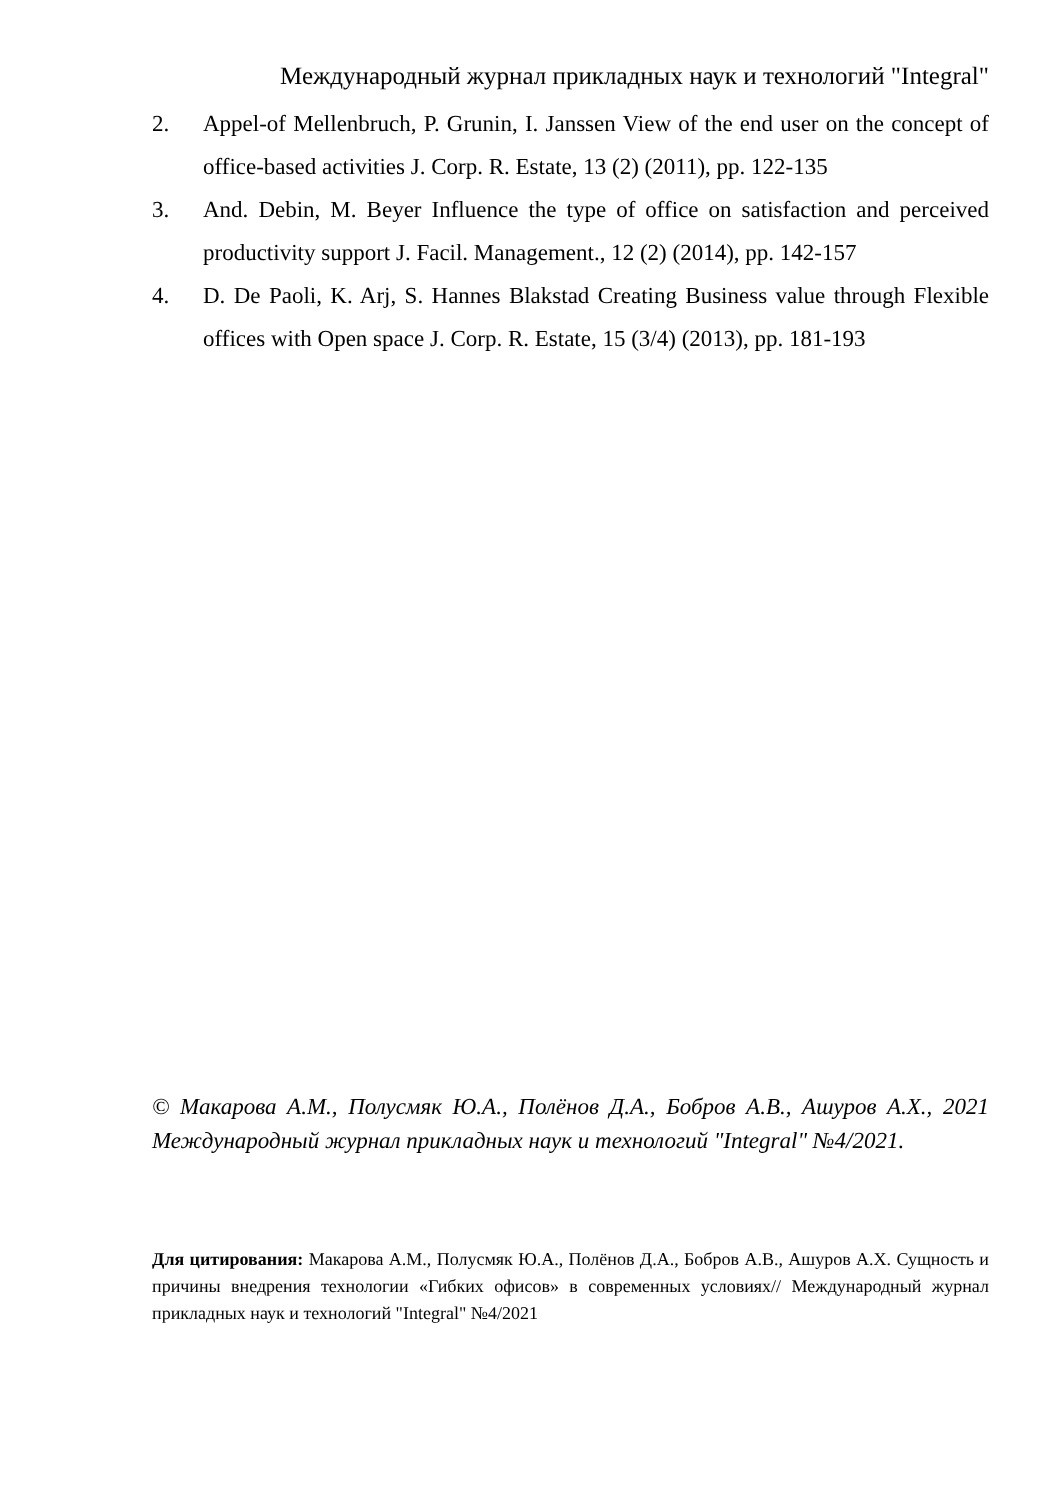Международный журнал прикладных наук и технологий "Integral"
2. Appel-of Mellenbruch, P. Grunin, I. Janssen View of the end user on the concept of office-based activities J. Corp. R. Estate, 13 (2) (2011), pp. 122-135
3. And. Debin, M. Beyer Influence the type of office on satisfaction and perceived productivity support J. Facil. Management., 12 (2) (2014), pp. 142-157
4. D. De Paoli, K. Arj, S. Hannes Blakstad Creating Business value through Flexible offices with Open space J. Corp. R. Estate, 15 (3/4) (2013), pp. 181-193
© Макарова А.М., Полусмяк Ю.А., Полёнов Д.А., Бобров А.В., Ашуров А.Х., 2021 Международный журнал прикладных наук и технологий "Integral" №4/2021.
Для цитирования: Макарова А.М., Полусмяк Ю.А., Полёнов Д.А., Бобров А.В., Ашуров А.Х. Сущность и причины внедрения технологии «Гибких офисов» в современных условиях// Международный журнал прикладных наук и технологий "Integral" №4/2021